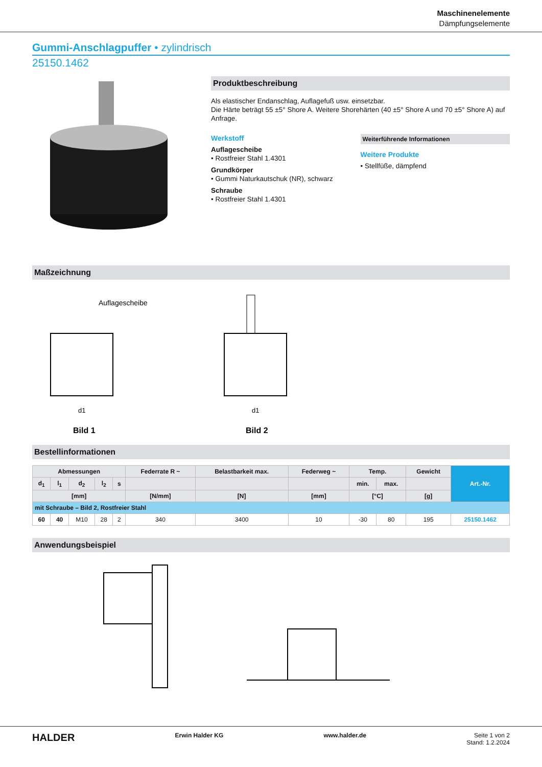Maschinenelemente
Dämpfungselemente
Gummi-Anschlagpuffer • zylindrisch
25150.1462
Produktbeschreibung
Als elastischer Endanschlag, Auflagefuß usw. einsetzbar.
Die Härte beträgt 55 ±5° Shore A. Weitere Shorehärten (40 ±5° Shore A und 70 ±5° Shore A) auf Anfrage.
Werkstoff
Auflagescheibe
• Rostfreier Stahl 1.4301
Grundkörper
• Gummi Naturkautschuk (NR), schwarz
Schraube
• Rostfreier Stahl 1.4301
Weiterführende Informationen
Weitere Produkte
• Stellfüße, dämpfend
Maßzeichnung
Auflagescheibe
Bild 1
Bild 2
d1
d1
Bestellinformationen
| Abmessungen | | | | | Federrate R ~ | Belastbarkeit max. | Federweg ~ | Temp. | | Gewicht | Art.-Nr. |
| --- | --- | --- | --- | --- | --- | --- | --- | --- | --- | --- | --- |
| d<sub>1</sub> | l<sub>1</sub> | d<sub>2</sub> | l<sub>2</sub> | s | | | | min. | max. | | |
| [mm] | | | | | [N/mm] | [N] | [mm] | [°C] | | [g] | |
| mit Schraube – Bild 2, Rostfreier Stahl | | | | | | | | | | | |
| 60 | 40 | M10 | 28 | 2 | 340 | 3400 | 10 | -30 | 80 | 195 | 25150.1462 |
Anwendungsbeispiel
HALDER Erwin Halder KG www.halder.de Seite 1 von 2
Stand: 1.2.2024